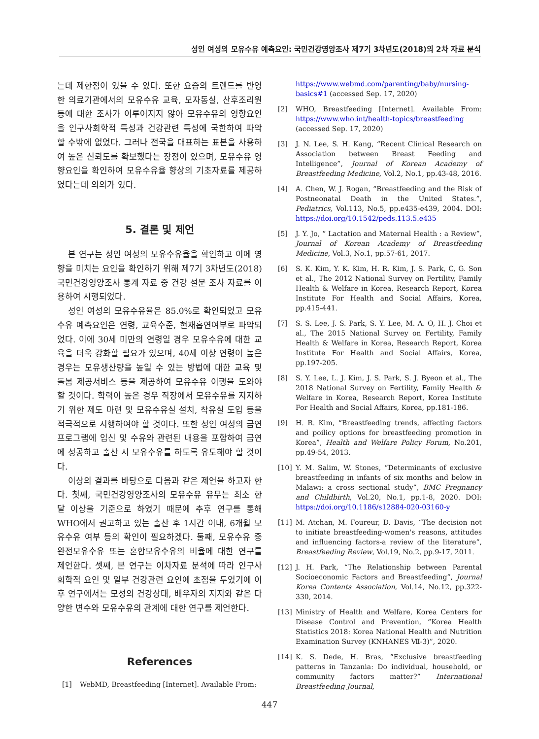성인 여성의 모유수유 예측요인: 국민건강영양조사 제7기 3차년도(2018)의 2차 자료 분석
는데 제한점이 있을 수 있다. 또한 요즘의 트렌드를 반영한 의료기관에서의 모유수유 교육, 모자동실, 산후조리원 등에 대한 조사가 이루어지지 않아 모유수유의 영향요인을 인구사회학적 특성과 건강관련 특성에 국한하여 파악할 수밖에 없었다. 그러나 전국을 대표하는 표본을 사용하여 높은 신뢰도를 확보했다는 장점이 있으며, 모유수유 영향요인을 확인하여 모유수유율 향상의 기초자료를 제공하였다는데 의의가 있다.
5. 결론 및 제언
본 연구는 성인 여성의 모유수유율을 확인하고 이에 영향을 미치는 요인을 확인하기 위해 제7기 3차년도(2018) 국민건강영양조사 통계 자료 중 건강 설문 조사 자료를 이용하여 시행되었다.
성인 여성의 모유수유율은 85.0%로 확인되었고 모유수유 예측요인은 연령, 교육수준, 현재흡연여부로 파악되었다. 이에 30세 미만의 연령일 경우 모유수유에 대한 교육을 더욱 강화할 필요가 있으며, 40세 이상 연령이 높은 경우는 모유생산량을 높일 수 있는 방법에 대한 교육 및 돌봄 제공서비스 등을 제공하여 모유수유 이행을 도와야 할 것이다. 학력이 높은 경우 직장에서 모유수유를 지지하기 위한 제도 마련 및 모유수유실 설치, 착유실 도입 등을 적극적으로 시행하여야 할 것이다. 또한 성인 여성의 금연프로그램에 임신 및 수유와 관련된 내용을 포함하여 금연에 성공하고 출산 시 모유수유를 하도록 유도해야 할 것이다.
이상의 결과를 바탕으로 다음과 같은 제언을 하고자 한다. 첫째, 국민건강영양조사의 모유수유 유무는 최소 한 달 이상을 기준으로 하였기 때문에 추후 연구를 통해 WHO에서 권고하고 있는 출산 후 1시간 이내, 6개월 모유수유 여부 등의 확인이 필요하겠다. 둘째, 모유수유 중 완전모유수유 또는 혼합모유수유의 비율에 대한 연구를 제언한다. 셋째, 본 연구는 이차자료 분석에 따라 인구사회학적 요인 및 일부 건강관련 요인에 초점을 두었기에 이후 연구에서는 모성의 건강상태, 배우자의 지지와 같은 다양한 변수와 모유수유의 관계에 대한 연구를 제언한다.
References
[1] WebMD, Breastfeeding [Internet]. Available From:
https://www.webmd.com/parenting/baby/nursing-basics#1 (accessed Sep. 17, 2020)
[2] WHO, Breastfeeding [Internet]. Available From: https://www.who.int/health-topics/breastfeeding (accessed Sep. 17, 2020)
[3] J. N. Lee, S. H. Kang, “Recent Clinical Research on Association between Breast Feeding and Intelligence”, Journal of Korean Academy of Breastfeeding Medicine, Vol.2, No.1, pp.43-48, 2016.
[4] A. Chen, W. J. Rogan, “Breastfeeding and the Risk of Postneonatal Death in the United States.”, Pediatrics, Vol.113, No.5, pp.e435-e439, 2004. DOI: https://doi.org/10.1542/peds.113.5.e435
[5] J. Y. Jo, “ Lactation and Maternal Health : a Review”, Journal of Korean Academy of Breastfeeding Medicine, Vol.3, No.1, pp.57-61, 2017.
[6] S. K. Kim, Y. K. Kim, H. R. Kim, J. S. Park, C, G. Son et al., The 2012 National Survey on Fertility, Family Health & Welfare in Korea, Research Report, Korea Institute For Health and Social Affairs, Korea, pp.415-441.
[7] S. S. Lee, J. S. Park, S. Y. Lee, M. A. O, H. J. Choi et al., The 2015 National Survey on Fertility, Family Health & Welfare in Korea, Research Report, Korea Institute For Health and Social Affairs, Korea, pp.197-205.
[8] S. Y. Lee, L. J. Kim, J. S. Park, S. J. Byeon et al., The 2018 National Survey on Fertility, Family Health & Welfare in Korea, Research Report, Korea Institute For Health and Social Affairs, Korea, pp.181-186.
[9] H. R. Kim, “Breastfeeding trends, affecting factors and poilicy options for breastfeeding promotion in Korea”, Health and Welfare Policy Forum, No.201, pp.49-54, 2013.
[10] Y. M. Salim, W. Stones, “Determinants of exclusive breastfeeding in infants of six months and below in Malawi: a cross sectional study”, BMC Pregnancy and Childbirth, Vol.20, No.1, pp.1-8, 2020. DOI: https://doi.org/10.1186/s12884-020-03160-y
[11] M. Atchan, M. Foureur, D. Davis, “The decision not to initiate breastfeeding-women's reasons, attitudes and influencing factors-a review of the literature”, Breastfeeding Review, Vol.19, No.2, pp.9-17, 2011.
[12] J. H. Park, “The Relationship between Parental Socioeconomic Factors and Breastfeeding”, Journal Korea Contents Association, Vol.14, No.12, pp.322-330, 2014.
[13] Ministry of Health and Welfare, Korea Centers for Disease Control and Prevention, “Korea Health Statistics 2018: Korea National Health and Nutrition Examination Survey (KNHANES Ⅶ-3)”, 2020.
[14] K. S. Dede, H. Bras, “Exclusive breastfeeding patterns in Tanzania: Do individual, household, or community factors matter?” International Breastfeeding Journal,
447